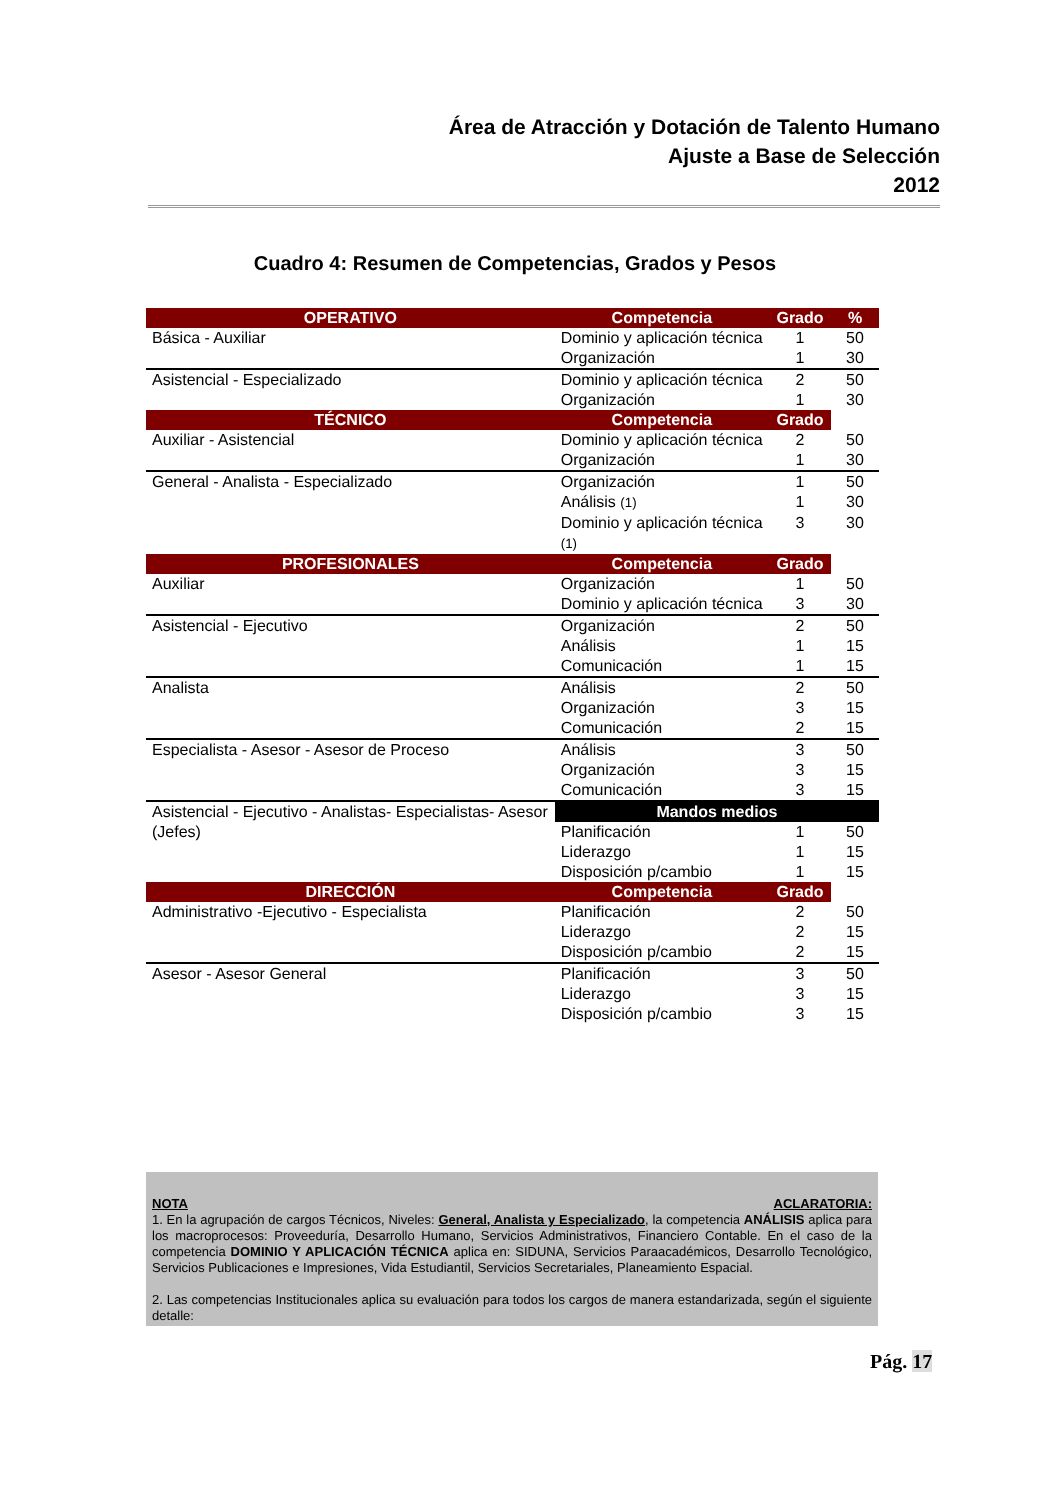Área de Atracción y Dotación de Talento Humano
Ajuste a Base de Selección
2012
Cuadro 4: Resumen de Competencias, Grados y Pesos
| OPERATIVO | Competencia | Grado | % |
| --- | --- | --- | --- |
| Básica - Auxiliar | Dominio y aplicación técnica | 1 | 50 |
| | Organización | 1 | 30 |
| Asistencial - Especializado | Dominio y aplicación técnica | 2 | 50 |
| | Organización | 1 | 30 |
| TÉCNICO | Competencia | Grado | |
| Auxiliar - Asistencial | Dominio y aplicación técnica | 2 | 50 |
| | Organización | 1 | 30 |
| General - Analista - Especializado | Organización | 1 | 50 |
| | Análisis (1) | 1 | 30 |
| | Dominio y aplicación técnica (1) | 3 | 30 |
| PROFESIONALES | Competencia | Grado | |
| Auxiliar | Organización | 1 | 50 |
| | Dominio y aplicación técnica | 3 | 30 |
| Asistencial - Ejecutivo | Organización | 2 | 50 |
| | Análisis | 1 | 15 |
| | Comunicación | 1 | 15 |
| Analista | Análisis | 2 | 50 |
| | Organización | 3 | 15 |
| | Comunicación | 2 | 15 |
| Especialista - Asesor - Asesor de Proceso | Análisis | 3 | 50 |
| | Organización | 3 | 15 |
| | Comunicación | 3 | 15 |
| Asistencial - Ejecutivo - Analistas- Especialistas- Asesor (Jefes) | Mandos medios | | |
| | Planificación | 1 | 50 |
| | Liderazgo | 1 | 15 |
| | Disposición p/cambio | 1 | 15 |
| DIRECCIÓN | Competencia | Grado | |
| Administrativo -Ejecutivo - Especialista | Planificación | 2 | 50 |
| | Liderazgo | 2 | 15 |
| | Disposición p/cambio | 2 | 15 |
| Asesor - Asesor General | Planificación | 3 | 50 |
| | Liderazgo | 3 | 15 |
| | Disposición p/cambio | 3 | 15 |
NOTA ACLARATORIA:
1. En la agrupación de cargos Técnicos, Niveles: General, Analista y Especializado, la competencia ANÁLISIS aplica para los macroprocesos: Proveeduría, Desarrollo Humano, Servicios Administrativos, Financiero Contable. En el caso de la competencia DOMINIO Y APLICACIÓN TÉCNICA aplica en: SIDUNA, Servicios Paraacadémicos, Desarrollo Tecnológico, Servicios Publicaciones e Impresiones, Vida Estudiantil, Servicios Secretariales, Planeamiento Espacial.
2. Las competencias Institucionales aplica su evaluación para todos los cargos de manera estandarizada, según el siguiente detalle:
Pág. 17